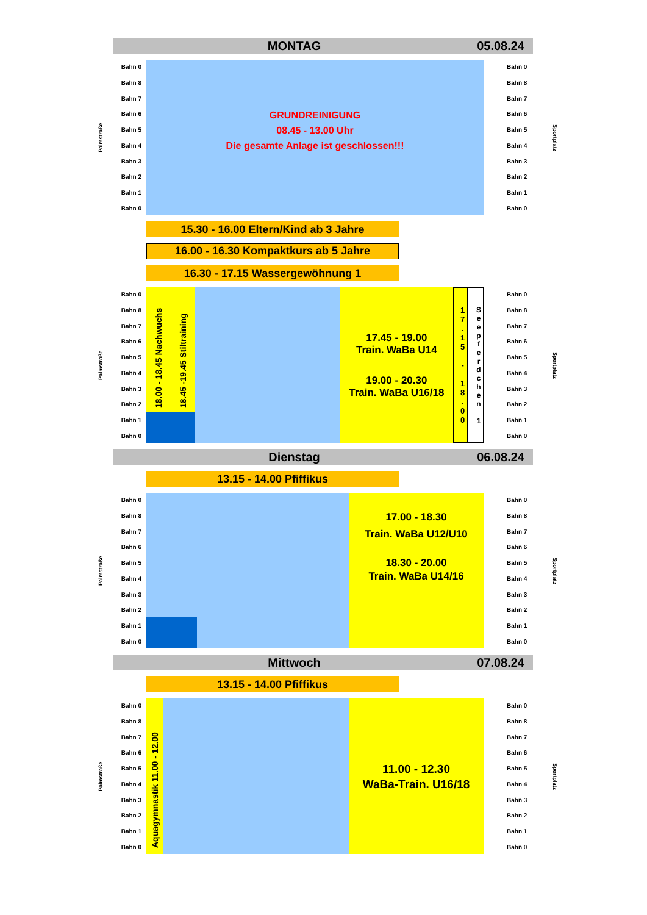MONTAG 05.08.24
Palmstraße
Bahn 0
Bahn 8
Bahn 7
Bahn 6
Bahn 5
Bahn 4
Bahn 3
Bahn 2
Bahn 1
Bahn 0
GRUNDREINIGUNG
08.45 - 13.00 Uhr
Die gesamte Anlage ist geschlossen!!!
Bahn 0
Bahn 8
Bahn 7
Bahn 6
Bahn 5
Bahn 4
Bahn 3
Bahn 2
Bahn 1
Bahn 0
Sportplatz
15.30 - 16.00 Eltern/Kind ab 3 Jahre
16.00 - 16.30 Kompaktkurs ab 5 Jahre
16.30 - 17.15 Wassergewöhnung 1
Palmstraße
Bahn 0
Bahn 8
Bahn 7
Bahn 6
Bahn 5
Bahn 4
Bahn 3
Bahn 2
Bahn 1
Bahn 0
18.00 - 18.45 Nachwuchs
18.45 -19.45 Stiltraining
17.45 - 19.00
Train. WaBa U14
19.00 - 20.30
Train. WaBa U16/18
17.15 - 18.00
Seepferdchen 1
Bahn 0
Bahn 8
Bahn 7
Bahn 6
Bahn 5
Bahn 4
Bahn 3
Bahn 2
Bahn 1
Bahn 0
Sportplatz
Dienstag 06.08.24
13.15 - 14.00 Pfiffikus
Palmstraße
Bahn 0
Bahn 8
Bahn 7
Bahn 6
Bahn 5
Bahn 4
Bahn 3
Bahn 2
Bahn 1
Bahn 0
17.00 - 18.30
Train. WaBa U12/U10
18.30 - 20.00
Train. WaBa U14/16
Bahn 0
Bahn 8
Bahn 7
Bahn 6
Bahn 5
Bahn 4
Bahn 3
Bahn 2
Bahn 1
Bahn 0
Sportplatz
Mittwoch 07.08.24
13.15 - 14.00 Pfiffikus
Palmstraße
Bahn 0
Bahn 8
Bahn 7
Bahn 6
Bahn 5
Bahn 4
Bahn 3
Bahn 2
Bahn 1
Bahn 0
Aquagymnastik 11.00 - 12.00
11.00 - 12.30
WaBa-Train. U16/18
Bahn 0
Bahn 8
Bahn 7
Bahn 6
Bahn 5
Bahn 4
Bahn 3
Bahn 2
Bahn 1
Bahn 0
Sportplatz